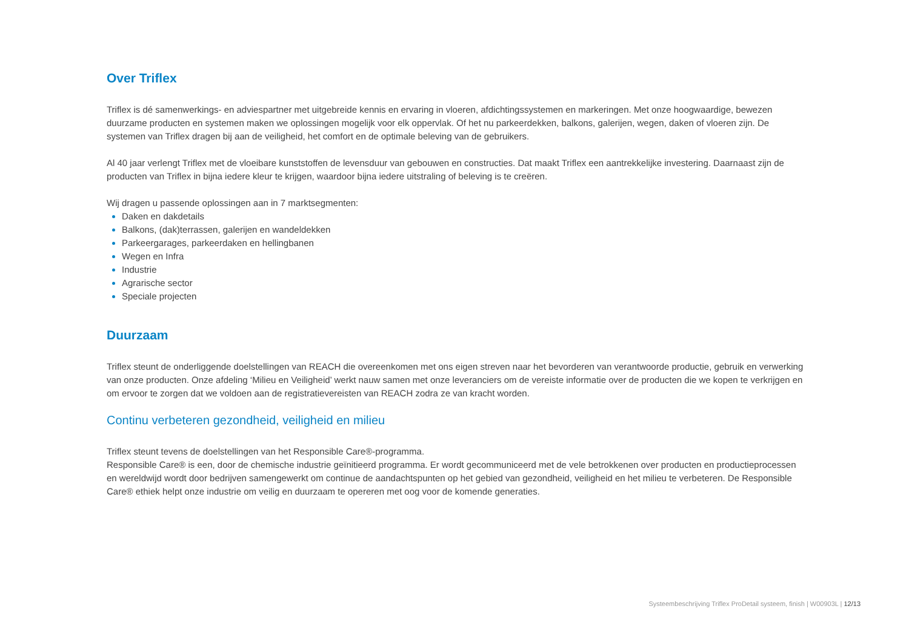Over Triflex
Triflex is dé samenwerkings- en adviespartner met uitgebreide kennis en ervaring in vloeren, afdichtingssystemen en markeringen. Met onze hoogwaardige, bewezen duurzame producten en systemen maken we oplossingen mogelijk voor elk oppervlak. Of het nu parkeerdekken, balkons, galerijen, wegen, daken of vloeren zijn. De systemen van Triflex dragen bij aan de veiligheid, het comfort en de optimale beleving van de gebruikers.
Al 40 jaar verlengt Triflex met de vloeibare kunststoffen de levensduur van gebouwen en constructies. Dat maakt Triflex een aantrekkelijke investering. Daarnaast zijn de producten van Triflex in bijna iedere kleur te krijgen, waardoor bijna iedere uitstraling of beleving is te creëren.
Wij dragen u passende oplossingen aan in 7 marktsegmenten:
Daken en dakdetails
Balkons, (dak)terrassen, galerijen en wandeldekken
Parkeergarages, parkeerdaken en hellingbanen
Wegen en Infra
Industrie
Agrarische sector
Speciale projecten
Duurzaam
Triflex steunt de onderliggende doelstellingen van REACH die overeenkomen met ons eigen streven naar het bevorderen van verantwoorde productie, gebruik en verwerking van onze producten. Onze afdeling ‘Milieu en Veiligheid’ werkt nauw samen met onze leveranciers om de vereiste informatie over de producten die we kopen te verkrijgen en om ervoor te zorgen dat we voldoen aan de registratievereisten van REACH zodra ze van kracht worden.
Continu verbeteren gezondheid, veiligheid en milieu
Triflex steunt tevens de doelstellingen van het Responsible Care®-programma.
Responsible Care® is een, door de chemische industrie geïnitieerd programma. Er wordt gecommuniceerd met de vele betrokkenen over producten en productieprocessen en wereldwijd wordt door bedrijven samengewerkt om continue de aandachtspunten op het gebied van gezondheid, veiligheid en het milieu te verbeteren. De Responsible Care® ethiek helpt onze industrie om veilig en duurzaam te opereren met oog voor de komende generaties.
Systeembeschrijving Triflex ProDetail systeem, finish | W00903L | 12/13